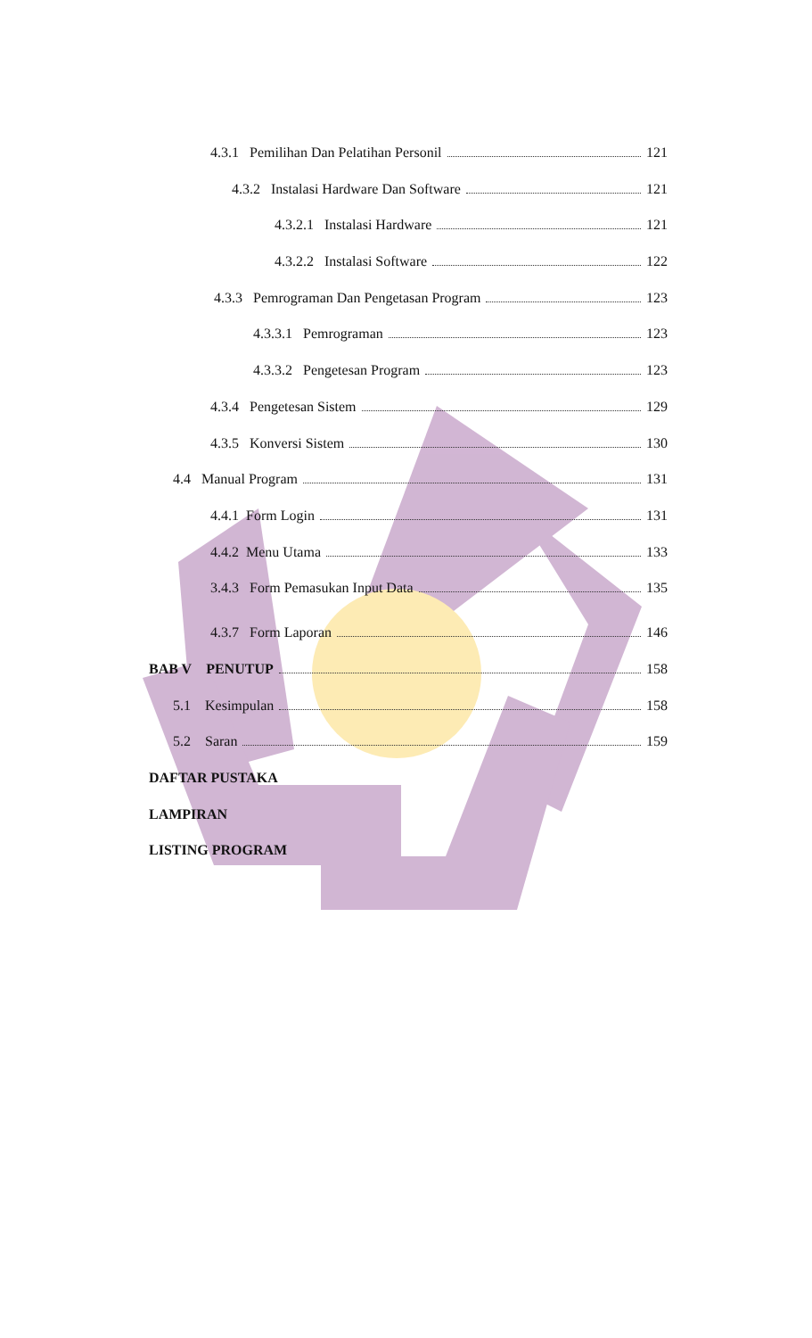4.3.1 Pemilihan Dan Pelatihan Personil 121
4.3.2 Instalasi Hardware Dan Software 121
4.3.2.1 Instalasi Hardware 121
4.3.2.2 Instalasi Software 122
4.3.3 Pemrograman Dan Pengetasan Program 123
4.3.3.1 Pemrograman 123
4.3.3.2 Pengetesan Program 123
4.3.4 Pengetesan Sistem 129
4.3.5 Konversi Sistem 130
4.4 Manual Program 131
4.4.1 Form Login 131
4.4.2 Menu Utama 133
3.4.3 Form Pemasukan Input Data 135
4.3.7 Form Laporan 146
BAB V PENUTUP 158
5.1 Kesimpulan 158
5.2 Saran 159
DAFTAR PUSTAKA
LAMPIRAN
LISTING PROGRAM